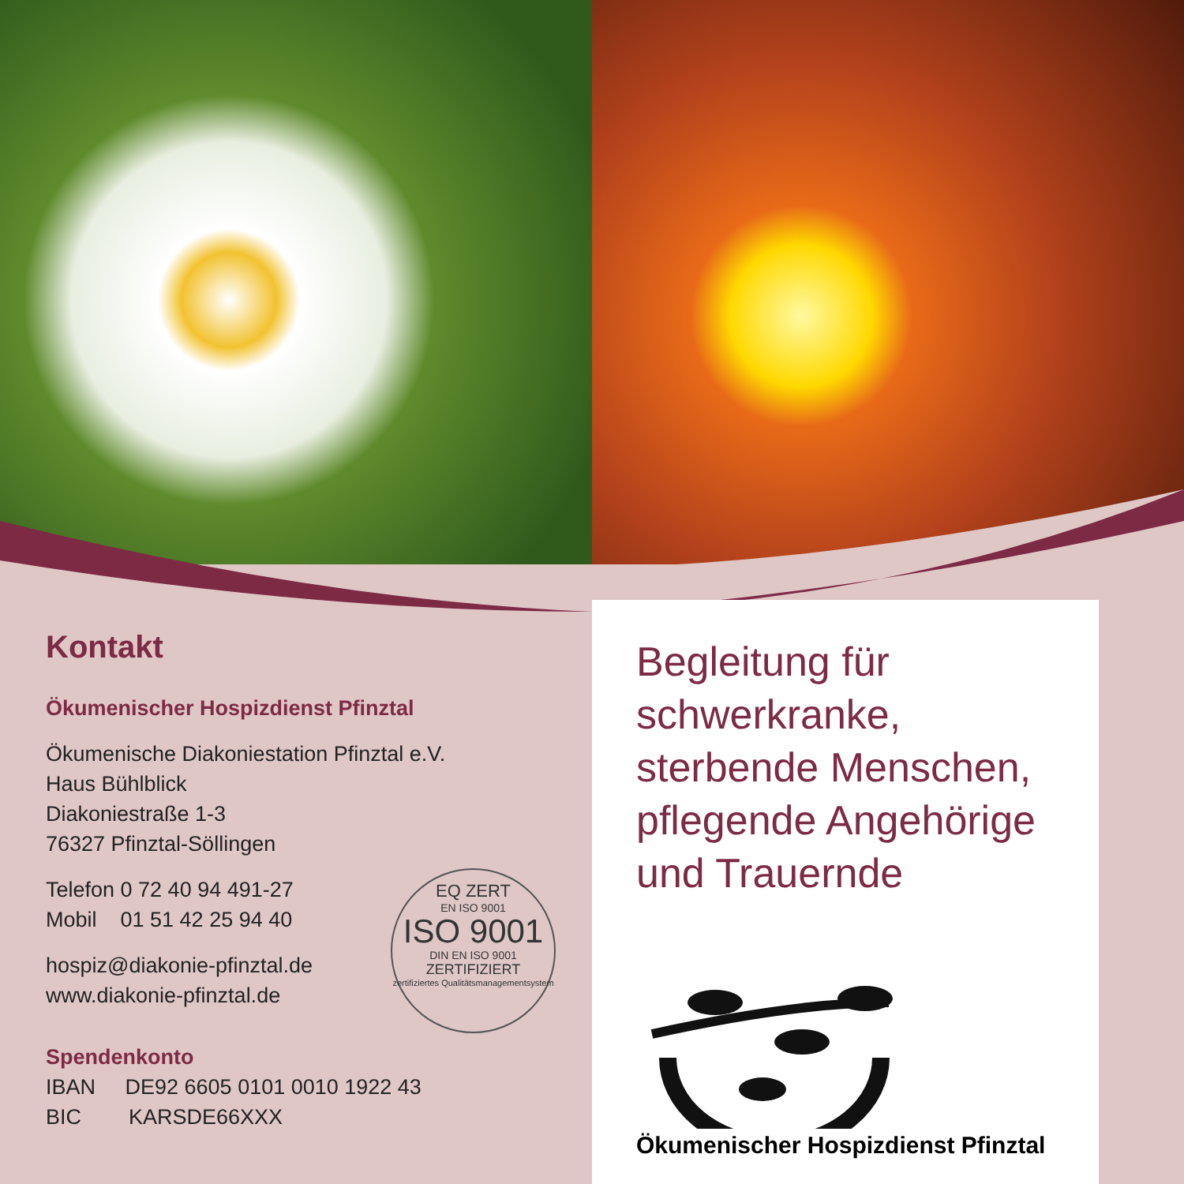EQ ZERT
EN ISO 9001
ISO 9001
DIN EN ISO 9001
ZERTIFIZIERT
zertifiziertes Qualitätsmanagementsystem
Kontakt
Ökumenischer Hospizdienst Pfinztal
Ökumenische Diakoniestation Pfinztal e.V.
Haus Bühlblick
Diakoniestraße 1-3
76327 Pfinztal-Söllingen
Telefon 0 72 40 94 491-27
Mobil 01 51 42 25 94 40
hospiz@diakonie-pfinztal.de
www.diakonie-pfinztal.de
Spendenkonto
IBAN DE92 6605 0101 0010 1922 43
BIC KARSDE66XXX
Begleitung für
schwerkranke,
sterbende Menschen,
pflegende Angehörige
und Trauernde
Ökumenischer Hospizdienst Pfinztal